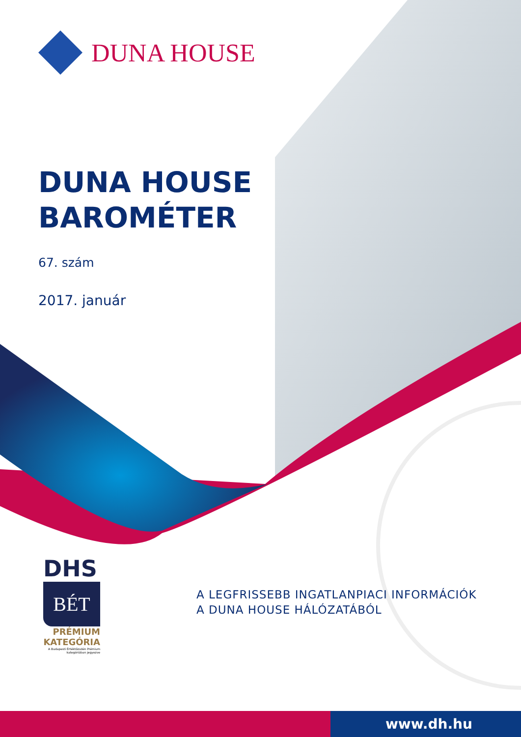DUNA HOUSE
DUNA HOUSE
BAROMÉTER
67. szám
2017. január
DHS
BÉT
PRÉMIUM
KATEGÓRIA
A Budapesti Értéktőzsdén Prémium kategóriában jegyezve
A LEGFRISSEBB INGATLANPIACI INFORMÁCIÓK
A DUNA HOUSE HÁLÓZATÁBÓL
www.dh.hu